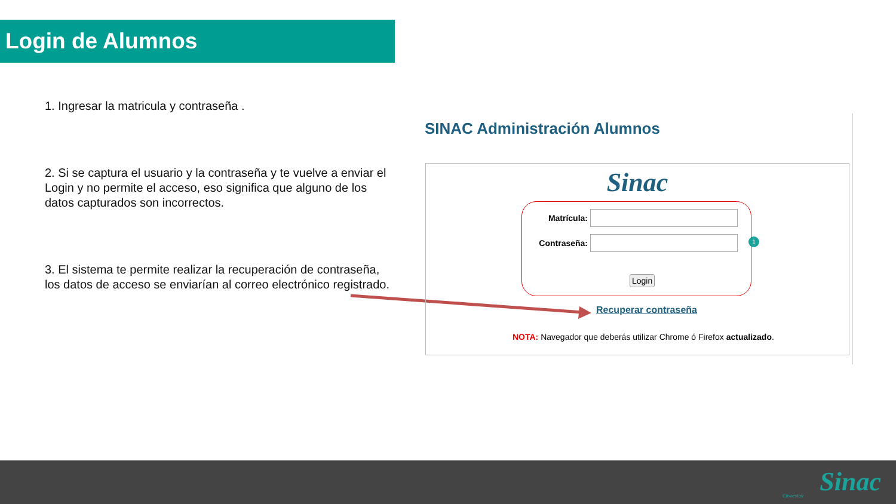Login de Alumnos
1. Ingresar la matricula y contraseña .
2. Si se captura el usuario y la contraseña y te vuelve a enviar el Login y no permite el acceso, eso significa que alguno de los datos capturados son incorrectos.
3. El sistema te permite realizar la recuperación de contraseña, los datos de acceso se enviarían al correo electrónico registrado.
SINAC Administración Alumnos
Sinac
Matrícula:
Contraseña:
Login
1
Recuperar contraseña
NOTA: Navegador que deberás utilizar Chrome ó Firefox actualizado.
Cinvestav Sinac